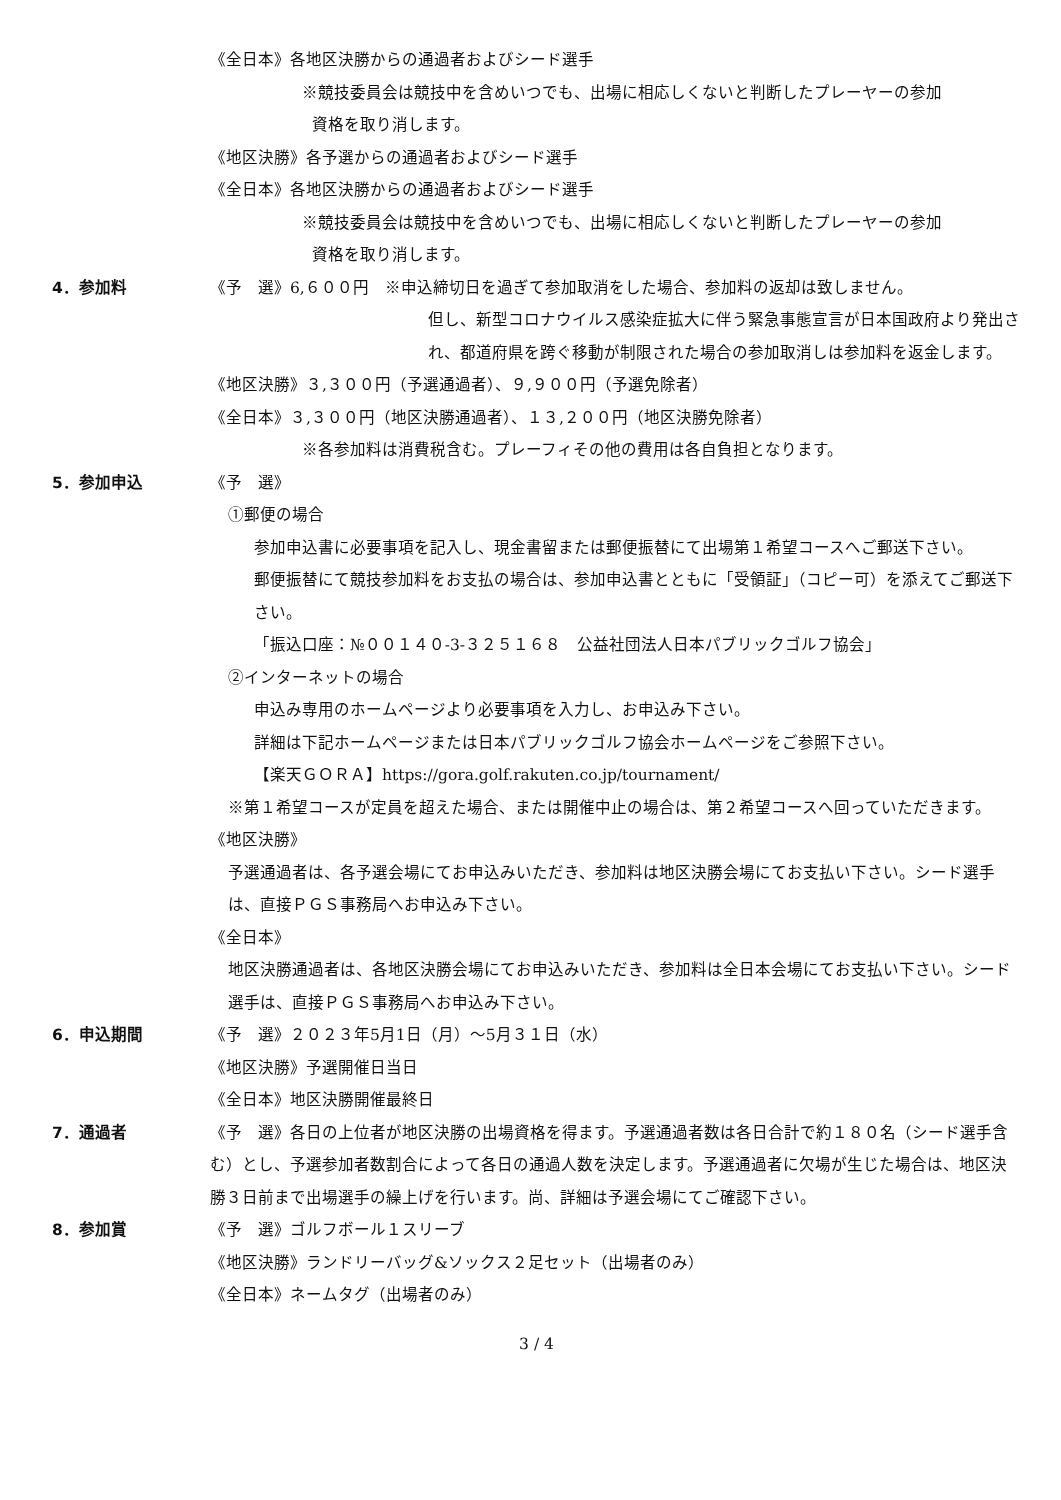《全日本》各地区決勝からの通過者およびシード選手
※競技委員会は競技中を含めいつでも、出場に相応しくないと判断したプレーヤーの参加
資格を取り消します。
《地区決勝》各予選からの通過者およびシード選手
《全日本》各地区決勝からの通過者およびシード選手
※競技委員会は競技中を含めいつでも、出場に相応しくないと判断したプレーヤーの参加
資格を取り消します。
4．参加料 《予　選》6,６００円　※申込締切日を過ぎて参加取消をした場合、参加料の返却は致しません。
但し、新型コロナウイルス感染症拡大に伴う緊急事態宣言が日本国政府より発出され、都道府県を跨ぐ移動が制限された場合の参加取消しは参加料を返金します。
《地区決勝》３,３００円（予選通過者）、９,９００円（予選免除者）
《全日本》３,３００円（地区決勝通過者）、１３,２００円（地区決勝免除者）
※各参加料は消費税含む。プレーフィその他の費用は各自負担となります。
5．参加申込 《予　選》
①郵便の場合
参加申込書に必要事項を記入し、現金書留または郵便振替にて出場第１希望コースへご郵送下さい。
郵便振替にて競技参加料をお支払の場合は、参加申込書とともに「受領証」（コピー可）を添えてご郵送下さい。
「振込口座：№００１４０-3-３２５１６８　公益社団法人日本パブリックゴルフ協会」
②インターネットの場合
申込み専用のホームページより必要事項を入力し、お申込み下さい。
詳細は下記ホームページまたは日本パブリックゴルフ協会ホームページをご参照下さい。
【楽天ＧＯＲＡ】https://gora.golf.rakuten.co.jp/tournament/
※第１希望コースが定員を超えた場合、または開催中止の場合は、第２希望コースへ回っていただきます。
《地区決勝》
予選通過者は、各予選会場にてお申込みいただき、参加料は地区決勝会場にてお支払い下さい。シード選手は、直接ＰＧＳ事務局へお申込み下さい。
《全日本》
地区決勝通過者は、各地区決勝会場にてお申込みいただき、参加料は全日本会場にてお支払い下さい。シード選手は、直接ＰＧＳ事務局へお申込み下さい。
6．申込期間 《予　選》２０２３年5月1日（月）～5月３１日（水）
《地区決勝》予選開催日当日
《全日本》地区決勝開催最終日
7．通過者 《予　選》各日の上位者が地区決勝の出場資格を得ます。予選通過者数は各日合計で約１８０名（シード選手含む）とし、予選参加者数割合によって各日の通過人数を決定します。予選通過者に欠場が生じた場合は、地区決勝３日前まで出場選手の繰上げを行います。尚、詳細は予選会場にてご確認下さい。
8．参加賞 《予　選》ゴルフボール１スリーブ
《地区決勝》ランドリーバッグ&ソックス２足セット（出場者のみ）
《全日本》ネームタグ（出場者のみ）
3 / 4